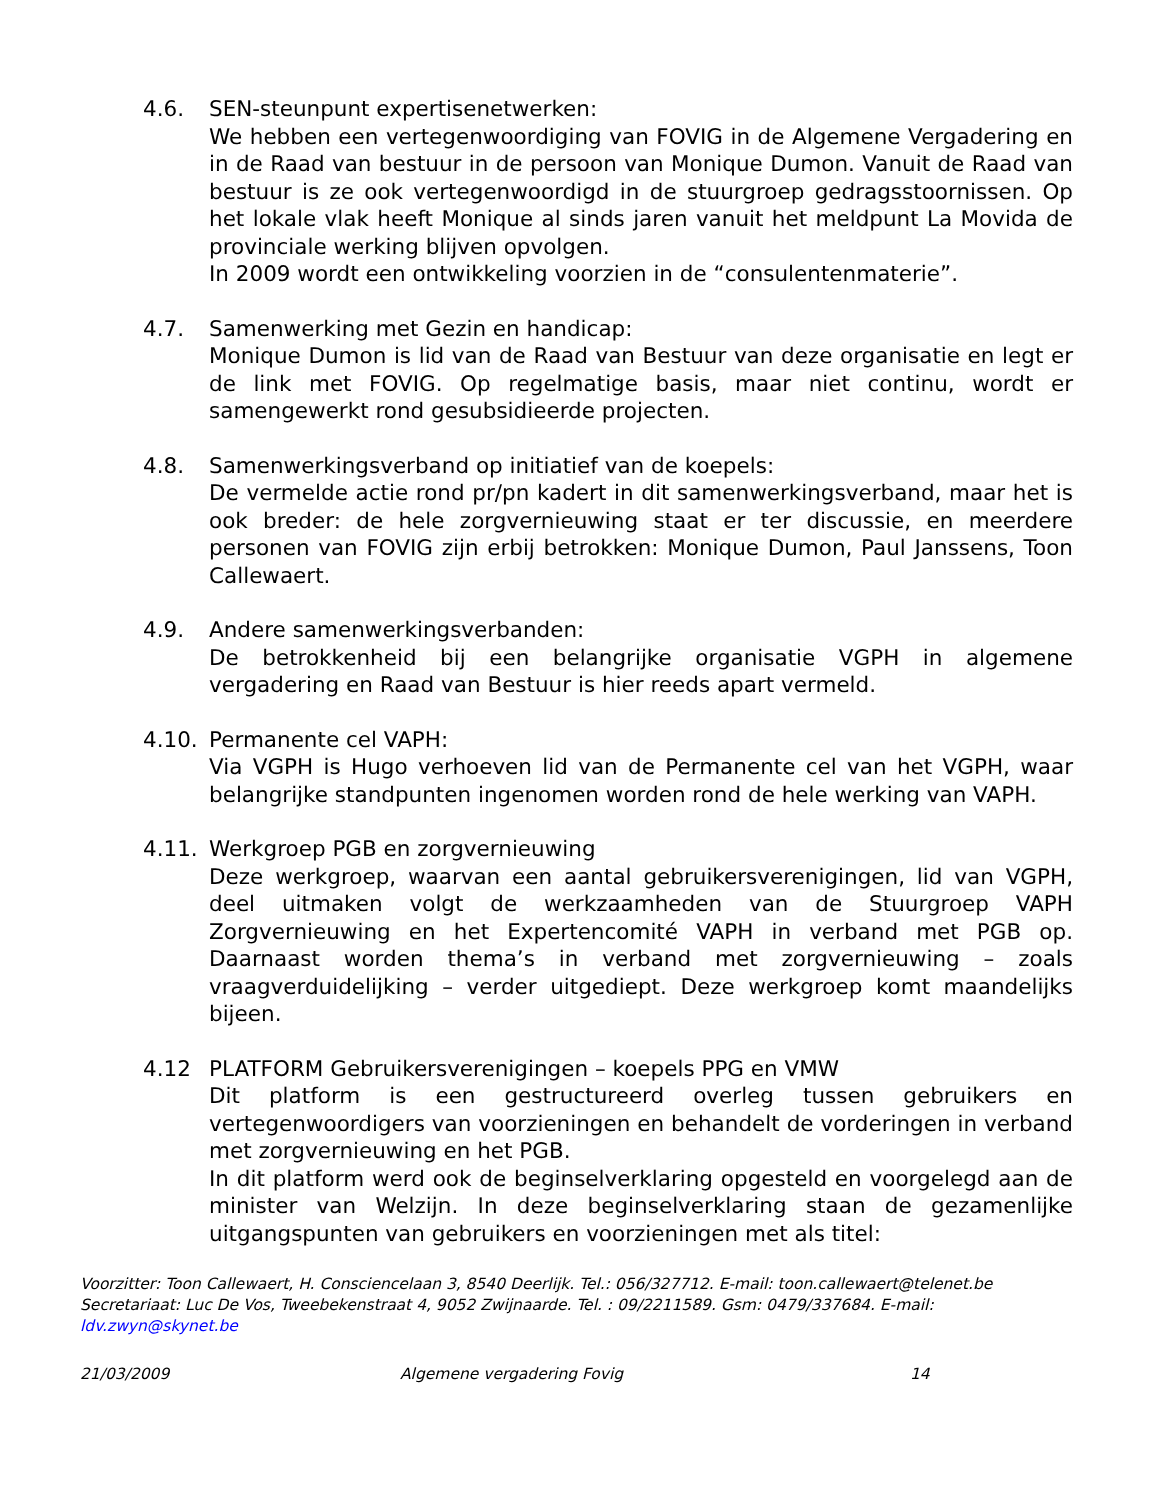4.6. SEN-steunpunt expertisenetwerken:
We hebben een vertegenwoordiging van FOVIG in de Algemene Vergadering en in de Raad van bestuur in de persoon van Monique Dumon. Vanuit de Raad van bestuur is ze ook vertegenwoordigd in de stuurgroep gedragsstoornissen. Op het lokale vlak heeft Monique al sinds jaren vanuit het meldpunt La Movida de provinciale werking blijven opvolgen.
In 2009 wordt een ontwikkeling voorzien in de “consulentenmaterie”.
4.7. Samenwerking met Gezin en handicap:
Monique Dumon is lid van de Raad van Bestuur van deze organisatie en legt er de link met FOVIG. Op regelmatige basis, maar niet continu, wordt er samengewerkt rond gesubsidieerde projecten.
4.8. Samenwerkingsverband op initiatief van de koepels:
De vermelde actie rond pr/pn kadert in dit samenwerkingsverband, maar het is ook breder: de hele zorgvernieuwing staat er ter discussie, en meerdere personen van FOVIG zijn erbij betrokken: Monique Dumon, Paul Janssens, Toon Callewaert.
4.9. Andere samenwerkingsverbanden:
De betrokkenheid bij een belangrijke organisatie VGPH in algemene vergadering en Raad van Bestuur is hier reeds apart vermeld.
4.10. Permanente cel VAPH:
Via VGPH is Hugo verhoeven lid van de Permanente cel van het VGPH, waar belangrijke standpunten ingenomen worden rond de hele werking van VAPH.
4.11. Werkgroep PGB en zorgvernieuwing
Deze werkgroep, waarvan een aantal gebruikersverenigingen, lid van VGPH, deel uitmaken volgt de werkzaamheden van de Stuurgroep VAPH Zorgvernieuwing en het Expertencomité VAPH in verband met PGB op. Daarnaast worden thema’s in verband met zorgvernieuwing – zoals vraagverduidelijking – verder uitgediept. Deze werkgroep komt maandelijks bijeen.
4.12 PLATFORM Gebruikersverenigingen – koepels PPG en VMW
Dit platform is een gestructureerd overleg tussen gebruikers en vertegenwoordigers van voorzieningen en behandelt de vorderingen in verband met zorgvernieuwing en het PGB.
In dit platform werd ook de beginselverklaring opgesteld en voorgelegd aan de minister van Welzijn. In deze beginselverklaring staan de gezamenlijke uitgangspunten van gebruikers en voorzieningen met als titel:
Voorzitter: Toon Callewaert, H. Consciencelaan 3, 8540 Deerlijk. Tel.: 056/327712. E-mail: toon.callewaert@telenet.be
Secretariaat: Luc De Vos, Tweebekenstraat 4, 9052 Zwijnaarde. Tel. : 09/2211589. Gsm: 0479/337684. E-mail: ldv.zwyn@skynet.be
21/03/2009 Algemene vergadering Fovig 14